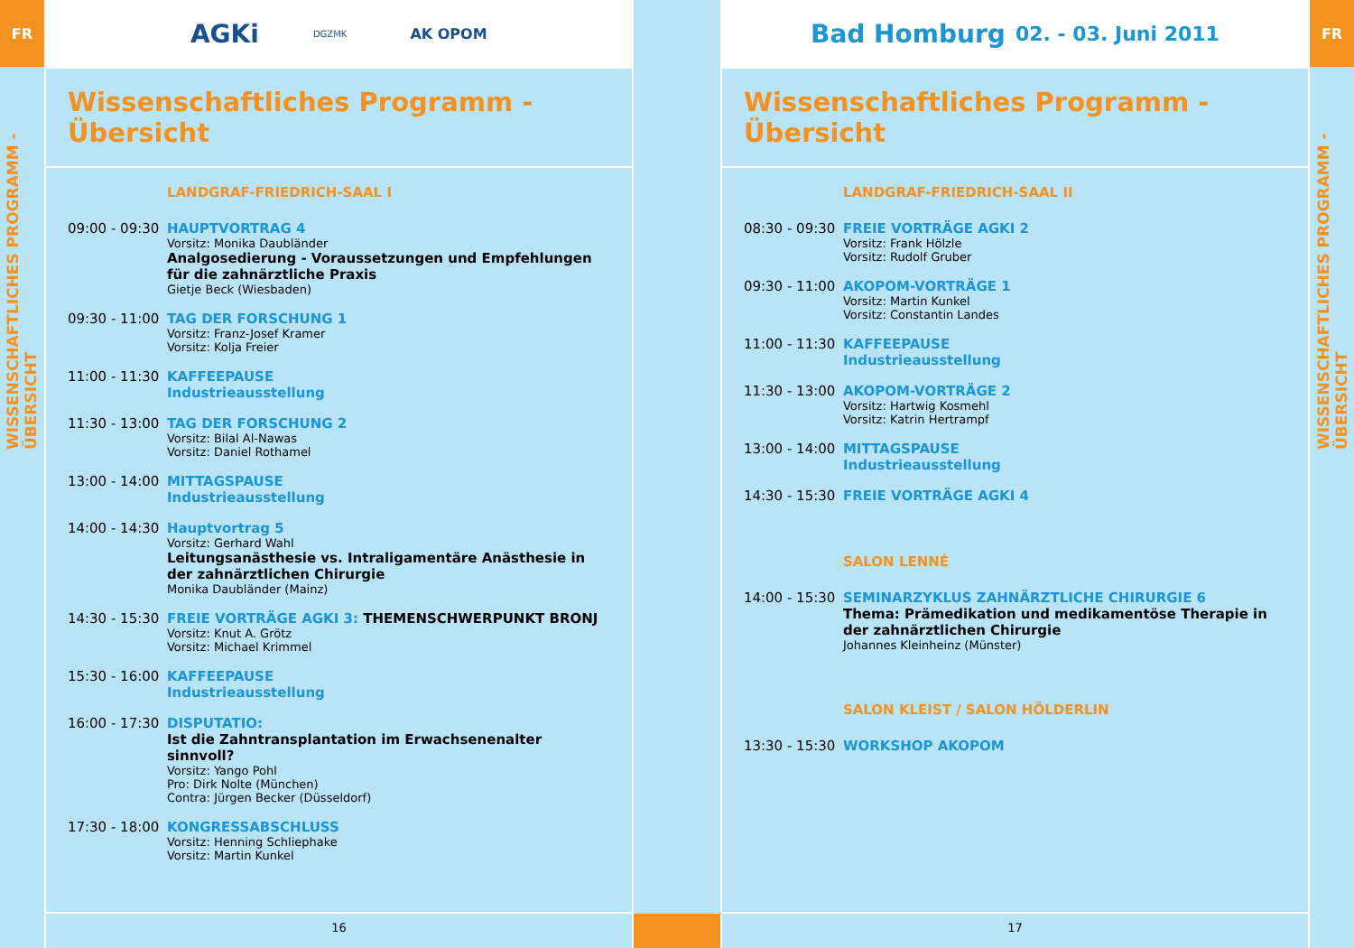FR
WISSENSCHAFTLICHES PROGRAMM - ÜBERSICHT
AGKi DGZMK AK OPOM
Wissenschaftliches Programm - Übersicht
LANDGRAF-FRIEDRICH-SAAL I
09:00 - 09:30
HAUPTVORTRAG 4
Vorsitz: Monika Daubländer
Analgosedierung - Voraussetzungen und Empfehlungen für die zahnärztliche Praxis
Gietje Beck (Wiesbaden)
09:30 - 11:00
TAG DER FORSCHUNG 1
Vorsitz: Franz-Josef Kramer
Vorsitz: Kolja Freier
11:00 - 11:30
KAFFEEPAUSE
Industrieausstellung
11:30 - 13:00
TAG DER FORSCHUNG 2
Vorsitz: Bilal Al-Nawas
Vorsitz: Daniel Rothamel
13:00 - 14:00
MITTAGSPAUSE
Industrieausstellung
14:00 - 14:30
Hauptvortrag 5
Vorsitz: Gerhard Wahl
Leitungsanästhesie vs. Intraligamentäre Anästhesie in der zahnärztlichen Chirurgie
Monika Daubländer (Mainz)
14:30 - 15:30
FREIE VORTRÄGE AGKI 3: THEMENSCHWERPUNKT BRONJ
Vorsitz: Knut A. Grötz
Vorsitz: Michael Krimmel
15:30 - 16:00
KAFFEEPAUSE
Industrieausstellung
16:00 - 17:30
DISPUTATIO:
Ist die Zahntransplantation im Erwachsenenalter sinnvoll?
Vorsitz: Yango Pohl
Pro: Dirk Nolte (München)
Contra: Jürgen Becker (Düsseldorf)
17:30 - 18:00
KONGRESSABSCHLUSS
Vorsitz: Henning Schliephake
Vorsitz: Martin Kunkel
16
Bad Homburg 02. - 03. Juni 2011
Wissenschaftliches Programm - Übersicht
LANDGRAF-FRIEDRICH-SAAL II
08:30 - 09:30
FREIE VORTRÄGE AGKI 2
Vorsitz: Frank Hölzle
Vorsitz: Rudolf Gruber
09:30 - 11:00
AKOPOM-VORTRÄGE 1
Vorsitz: Martin Kunkel
Vorsitz: Constantin Landes
11:00 - 11:30
KAFFEEPAUSE
Industrieausstellung
11:30 - 13:00
AKOPOM-VORTRÄGE 2
Vorsitz: Hartwig Kosmehl
Vorsitz: Katrin Hertrampf
13:00 - 14:00
MITTAGSPAUSE
Industrieausstellung
14:30 - 15:30
FREIE VORTRÄGE AGKI 4
SALON LENNÉ
14:00 - 15:30
SEMINARZYKLUS ZAHNÄRZTLICHE CHIRURGIE 6
Thema: Prämedikation und medikamentöse Therapie in der zahnärztlichen Chirurgie
Johannes Kleinheinz (Münster)
SALON KLEIST / SALON HÖLDERLIN
13:30 - 15:30
WORKSHOP AKOPOM
17
FR
WISSENSCHAFTLICHES PROGRAMM - ÜBERSICHT